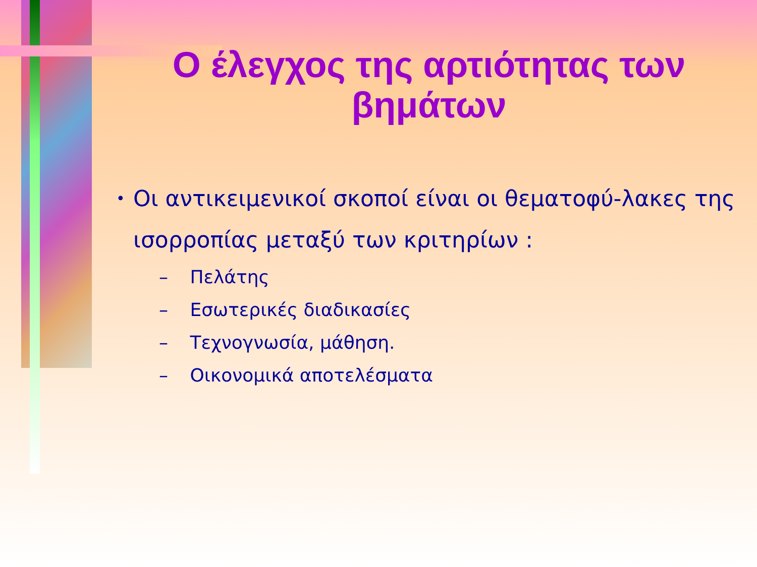Ο έλεγχος της αρτιότητας των βημάτων
• Οι αντικειμενικοί σκοποί είναι οι θεματοφύ-λακες της ισορροπίας μεταξύ των κριτηρίων :
– Πελάτης
– Εσωτερικές διαδικασίες
– Τεχνογνωσία, μάθηση.
– Οικονομικά αποτελέσματα